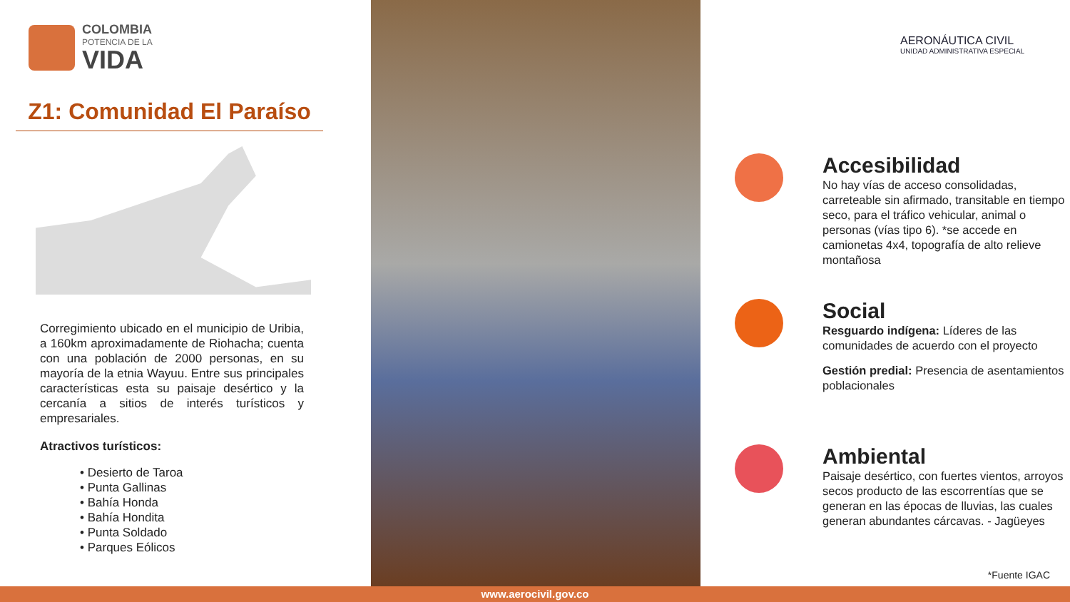COLOMBIA
POTENCIA DE LA
VIDA
Z1: Comunidad El Paraíso
Corregimiento ubicado en el municipio de Uribia, a 160km aproximadamente de Riohacha; cuenta con una población de 2000 personas, en su mayoría de la etnia Wayuu. Entre sus principales características esta su paisaje desértico y la cercanía a sitios de interés turísticos y empresariales.
Atractivos turísticos:
• Desierto de Taroa
• Punta Gallinas
• Bahía Honda
• Bahía Hondita
• Punta Soldado
• Parques Eólicos
AERONÁUTICA CIVIL
UNIDAD ADMINISTRATIVA ESPECIAL
Accesibilidad
No hay vías de acceso consolidadas, carreteable sin afirmado, transitable en tiempo seco, para el tráfico vehicular, animal o personas (vías tipo 6). *se accede en camionetas 4x4, topografía de alto relieve montañosa
Social
Resguardo indígena: Líderes de las comunidades de acuerdo con el proyecto
Gestión predial: Presencia de asentamientos poblacionales
Ambiental
Paisaje desértico, con fuertes vientos, arroyos secos producto de las escorrentías que se generan en las épocas de lluvias, las cuales generan abundantes cárcavas. - Jagüeyes
*Fuente IGAC
www.aerocivil.gov.co